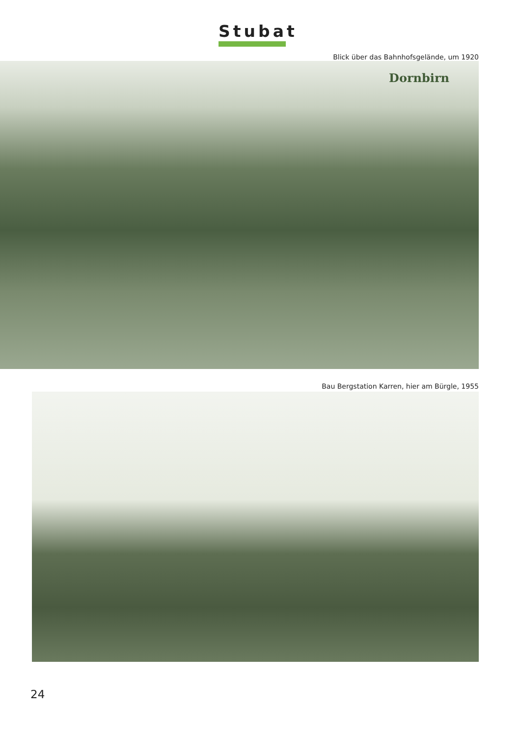Stubat
Blick über das Bahnhofsgelände, um 1920
Dornbirn
Bau Bergstation Karren, hier am Bürgle, 1955
24